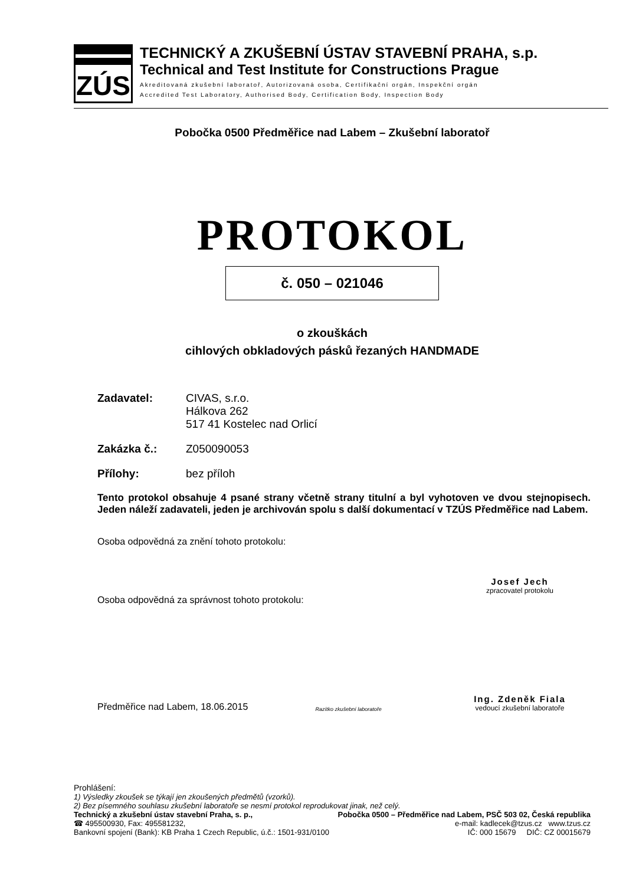ZÚS
TECHNICKÝ A ZKUŠEBNÍ ÚSTAV STAVEBNÍ PRAHA, s.p.
Technical and Test Institute for Constructions Prague
Akreditovaná zkušební laboratoř, Autorizovaná osoba, Certifikační orgán, Inspekční orgán
Accredited Test Laboratory, Authorised Body, Certification Body, Inspection Body
Pobočka 0500 Předměřice nad Labem – Zkušební laboratoř
PROTOKOL
č. 050 – 021046
o zkouškách
cihlových obkladových pásků řezaných HANDMADE
Zadavatel: CIVAS, s.r.o.
Hálkova 262
517 41 Kostelec nad Orlicí
Zakázka č.: Z050090053
Přílohy: bez příloh
Tento protokol obsahuje 4 psané strany včetně strany titulní a byl vyhotoven ve dvou stejnopisech. Jeden náleží zadavateli, jeden je archivován spolu s další dokumentací v TZÚS Předměřice nad Labem.
Osoba odpovědná za znění tohoto protokolu:
Josef Jech
zpracovatel protokolu
Osoba odpovědná za správnost tohoto protokolu:
Předměřice nad Labem, 18.06.2015 Razítko zkušební laboratoře
Ing. Zdeněk Fiala
vedoucí zkušební laboratoře
Prohlášení:
1) Výsledky zkoušek se týkají jen zkoušených předmětů (vzorků).
2) Bez písemného souhlasu zkušební laboratoře se nesmí protokol reprodukovat jinak, než celý.
Technický a zkušební ústav stavební Praha, s. p., Pobočka 0500 – Předměřice nad Labem, PSČ 503 02, Česká republika
☎ 495500930, Fax: 495581232, e-mail: kadlecek@tzus.cz www.tzus.cz
Bankovní spojení (Bank): KB Praha 1 Czech Republic, ú.č.: 1501-931/0100 IČ: 000 15679 DIČ: CZ 00015679